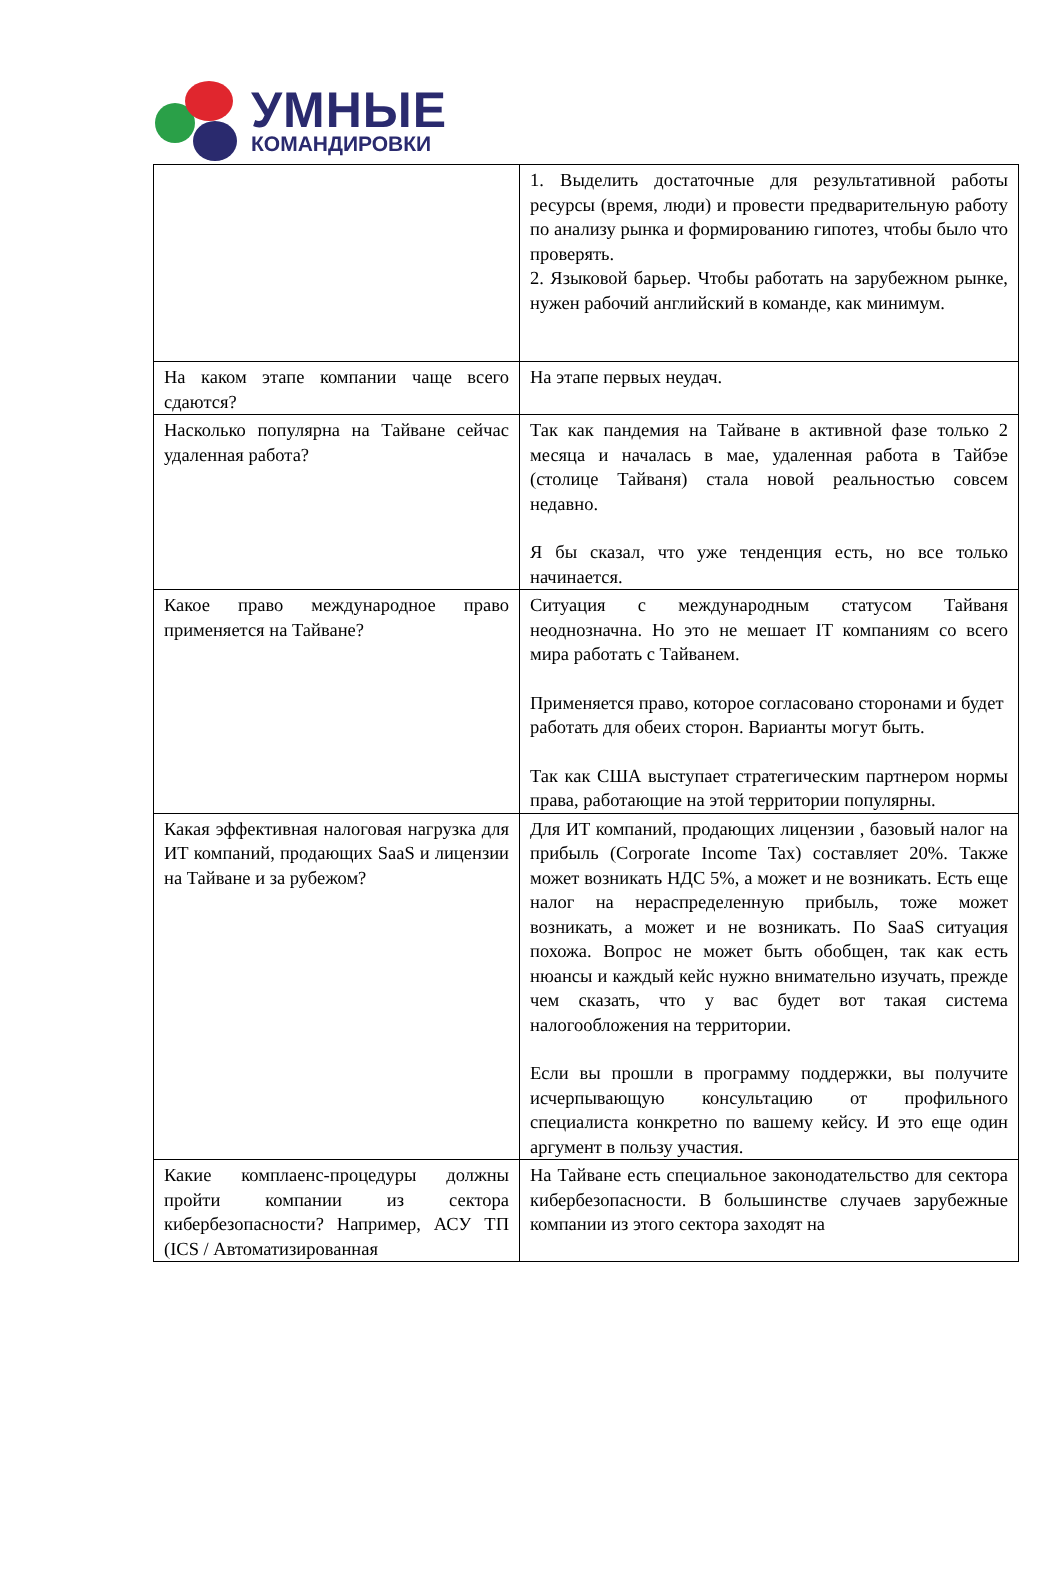УМНЫЕ
КОМАНДИРОВКИ
| | 1. Выделить достаточные для результативной работы ресурсы (время, люди) и провести предварительную работу по анализу рынка и формированию гипотез, чтобы было что проверять. 2. Языковой барьер. Чтобы работать на зарубежном рынке, нужен рабочий английский в команде, как минимум. |
| На каком этапе компании чаще всего сдаются? | На этапе первых неудач. |
| Насколько популярна на Тайване сейчас удаленная работа? | Так как пандемия на Тайване в активной фазе только 2 месяца и началась в мае, удаленная работа в Тайбэе (столице Тайваня) стала новой реальностью совсем недавно. Я бы сказал, что уже тенденция есть, но все только начинается. |
| Какое право международное право применяется на Тайване? | Ситуация с международным статусом Тайваня неоднозначна. Но это не мешает IT компаниям со всего мира работать с Тайванем. Применяется право, которое согласовано сторонами и будет работать для обеих сторон. Варианты могут быть. Так как США выступает стратегическим партнером нормы права, работающие на этой территории популярны. |
| Какая эффективная налоговая нагрузка для ИТ компаний, продающих SaaS и лицензии на Тайване и за рубежом? | Для ИТ компаний, продающих лицензии , базовый налог на прибыль (Corporate Income Tax) составляет 20%. Также может возникать НДС 5%, а может и не возникать. Есть еще налог на нераспределенную прибыль, тоже может возникать, а может и не возникать. По SaaS ситуация похожа. Вопрос не может быть обобщен, так как есть нюансы и каждый кейс нужно внимательно изучать, прежде чем сказать, что у вас будет вот такая система налогообложения на территории. Если вы прошли в программу поддержки, вы получите исчерпывающую консультацию от профильного специалиста конкретно по вашему кейсу. И это еще один аргумент в пользу участия. |
| Какие комплаенс-процедуры должны пройти компании из сектора кибербезопасности? Например, АСУ ТП (ICS / Автоматизированная | На Тайване есть специальное законодательство для сектора кибербезопасности. В большинстве случаев зарубежные компании из этого сектора заходят на |